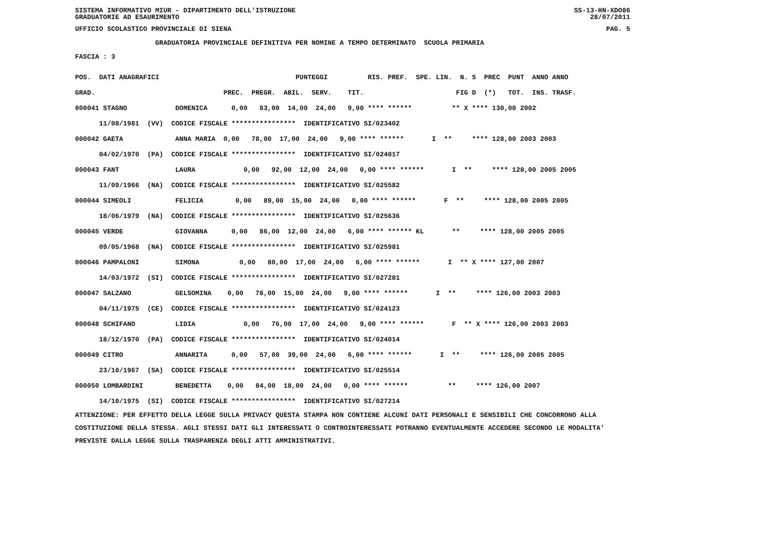SISTEMA INFORMATIVO MIUR - DIPARTIMENTO DELL'ISTRUZIONE SS-13-HN-XDO86
GRADUATORIE AD ESAURIMENTO 28/07/2011
UFFICIO SCOLASTICO PROVINCIALE DI SIENA PAG. 5
GRADUATORIA PROVINCIALE DEFINITIVA PER NOMINE A TEMPO DETERMINATO SCUOLA PRIMARIA
FASCIA : 3
| POS. DATI ANAGRAFICI | PUNTEGGI RIS. PREF. SPE. LIN. N. S PREC PUNT ANNO ANNO |
| --- | --- |
| GRAD. | PREC. PREGR. ABIL. SERV. TIT. FIG D (*) TOT. INS. TRASF. |
| 000041 STAGNO DOMENICA | 0,00 83,00 14,00 24,00 9,00 **** ****** ** X **** 130,00 2002 |
| 11/08/1981 (VV) CODICE FISCALE **************** IDENTIFICATIVO SI/023402 | |
| 000042 GAETA ANNA MARIA | 0,00 78,00 17,00 24,00 9,00 **** ****** I ** **** 128,00 2003 2003 |
| 04/02/1970 (PA) CODICE FISCALE **************** IDENTIFICATIVO SI/024017 | |
| 000043 FANT LAURA | 0,00 92,00 12,00 24,00 0,00 **** ****** I ** **** 128,00 2005 2005 |
| 11/09/1966 (NA) CODICE FISCALE **************** IDENTIFICATIVO SI/025582 | |
| 000044 SIMEOLI FELICIA | 0,00 89,00 15,00 24,00 0,00 **** ****** F ** **** 128,00 2005 2005 |
| 18/06/1979 (NA) CODICE FISCALE **************** IDENTIFICATIVO SI/025636 | |
| 000045 VERDE GIOVANNA | 0,00 86,00 12,00 24,00 6,00 **** ****** KL ** **** 128,00 2005 2005 |
| 09/05/1968 (NA) CODICE FISCALE **************** IDENTIFICATIVO SI/025981 | |
| 000046 PAMPALONI SIMONA | 0,00 80,00 17,00 24,00 6,00 **** ****** I ** X **** 127,00 2007 |
| 14/03/1972 (SI) CODICE FISCALE **************** IDENTIFICATIVO SI/027281 | |
| 000047 SALZANO GELSOMINA | 0,00 78,00 15,00 24,00 9,00 **** ****** I ** **** 126,00 2003 2003 |
| 04/11/1975 (CE) CODICE FISCALE **************** IDENTIFICATIVO SI/024123 | |
| 000048 SCHIFANO LIDIA | 0,00 76,00 17,00 24,00 9,00 **** ****** F ** X **** 126,00 2003 2003 |
| 18/12/1970 (PA) CODICE FISCALE **************** IDENTIFICATIVO SI/024014 | |
| 000049 CITRO ANNARITA | 0,00 57,00 39,00 24,00 6,00 **** ****** I ** **** 126,00 2005 2005 |
| 23/10/1967 (SA) CODICE FISCALE **************** IDENTIFICATIVO SI/025514 | |
| 000050 LOMBARDINI BENEDETTA | 0,00 84,00 18,00 24,00 0,00 **** ****** ** **** 126,00 2007 |
| 14/10/1975 (SI) CODICE FISCALE **************** IDENTIFICATIVO SI/027214 | |
ATTENZIONE: PER EFFETTO DELLA LEGGE SULLA PRIVACY QUESTA STAMPA NON CONTIENE ALCUNI DATI PERSONALI E SENSIBILI CHE CONCORRONO ALLA COSTITUZIONE DELLA STESSA. AGLI STESSI DATI GLI INTERESSATI O CONTROINTERESSATI POTRANNO EVENTUALMENTE ACCEDERE SECONDO LE MODALITA' PREVISTE DALLA LEGGE SULLA TRASPARENZA DEGLI ATTI AMMINISTRATIVI.